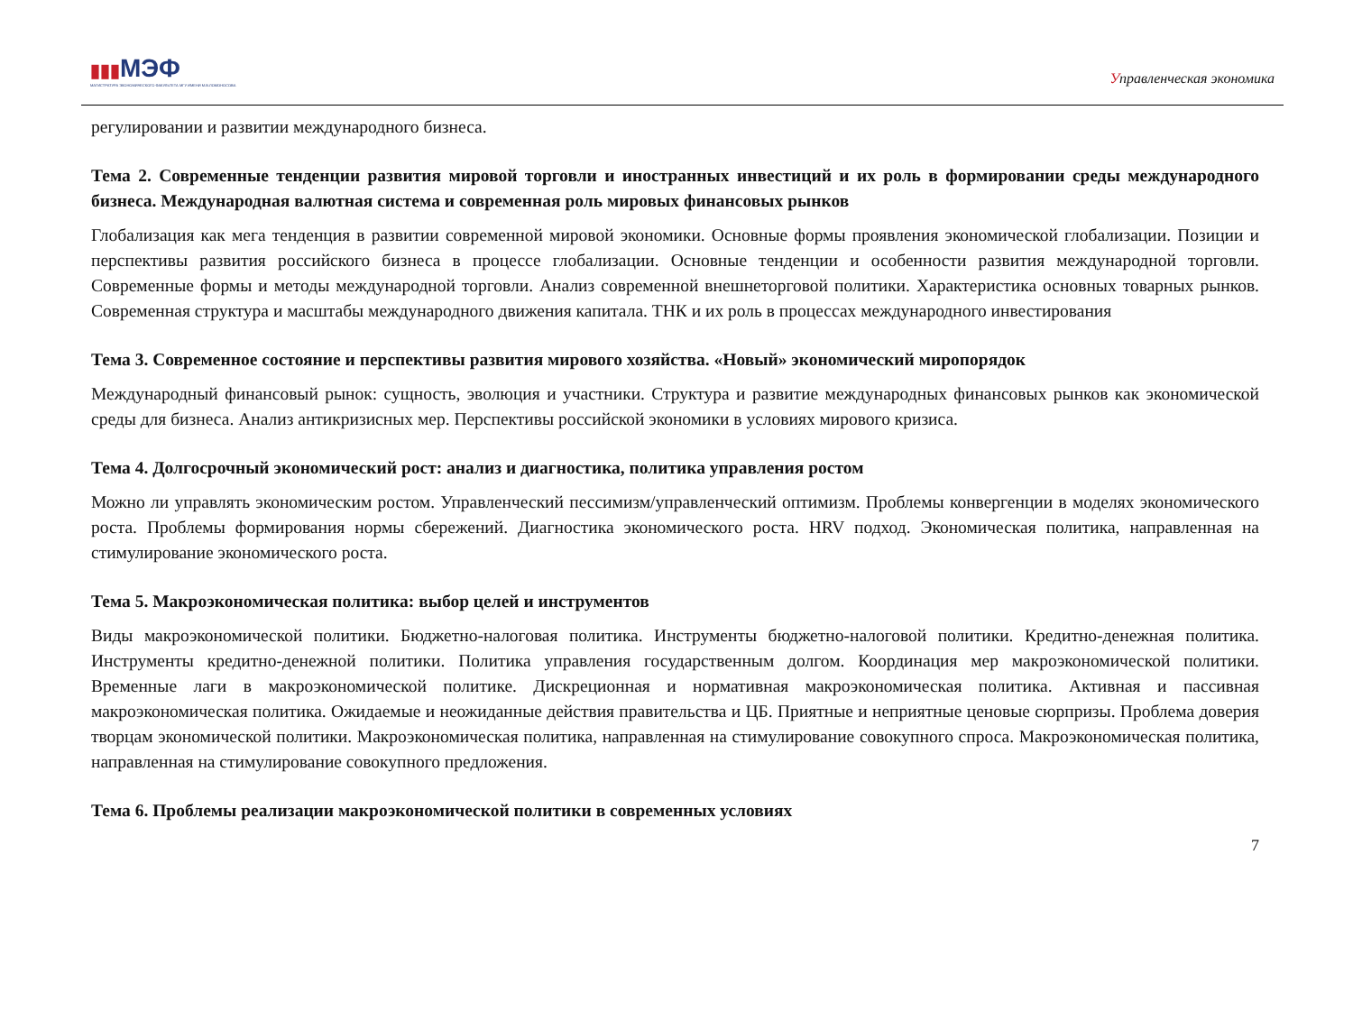▮▮▮МЭФ
МАГИСТРАТУРА ЭКОНОМИЧЕСКОГО ФАКУЛЬТЕТА МГУ ИМЕНИ М.В.ЛОМОНОСОВА
Управленческая экономика
регулировании и развитии международного бизнеса.
Тема 2. Современные тенденции развития мировой торговли и иностранных инвестиций и их роль в формировании среды международного бизнеса. Международная валютная система и современная роль мировых финансовых рынков
Глобализация как мега тенденция в развитии современной мировой экономики. Основные формы проявления экономической глобализации. Позиции и перспективы развития российского бизнеса в процессе глобализации. Основные тенденции и особенности развития международной торговли. Современные формы и методы международной торговли. Анализ современной внешнеторговой политики. Характеристика основных товарных рынков. Современная структура и масштабы международного движения капитала. ТНК и их роль в процессах международного инвестирования
Тема 3. Современное состояние и перспективы развития мирового хозяйства. «Новый» экономический миропорядок
Международный финансовый рынок: сущность, эволюция и участники. Структура и развитие международных финансовых рынков как экономической среды для бизнеса. Анализ антикризисных мер. Перспективы российской экономики в условиях мирового кризиса.
Тема 4. Долгосрочный экономический рост: анализ и диагностика, политика управления ростом
Можно ли управлять экономическим ростом. Управленческий пессимизм/управленческий оптимизм. Проблемы конвергенции в моделях экономического роста. Проблемы формирования нормы сбережений. Диагностика экономического роста. HRV подход. Экономическая политика, направленная на стимулирование экономического роста.
Тема 5. Макроэкономическая политика: выбор целей и инструментов
Виды макроэкономической политики. Бюджетно-налоговая политика. Инструменты бюджетно-налоговой политики. Кредитно-денежная политика. Инструменты кредитно-денежной политики. Политика управления государственным долгом. Координация мер макроэкономической политики. Временные лаги в макроэкономической политике. Дискреционная и нормативная макроэкономическая политика. Активная и пассивная макроэкономическая политика. Ожидаемые и неожиданные действия правительства и ЦБ. Приятные и неприятные ценовые сюрпризы. Проблема доверия творцам экономической политики. Макроэкономическая политика, направленная на стимулирование совокупного спроса. Макроэкономическая политика, направленная на стимулирование совокупного предложения.
Тема 6. Проблемы реализации макроэкономической политики в современных условиях
7